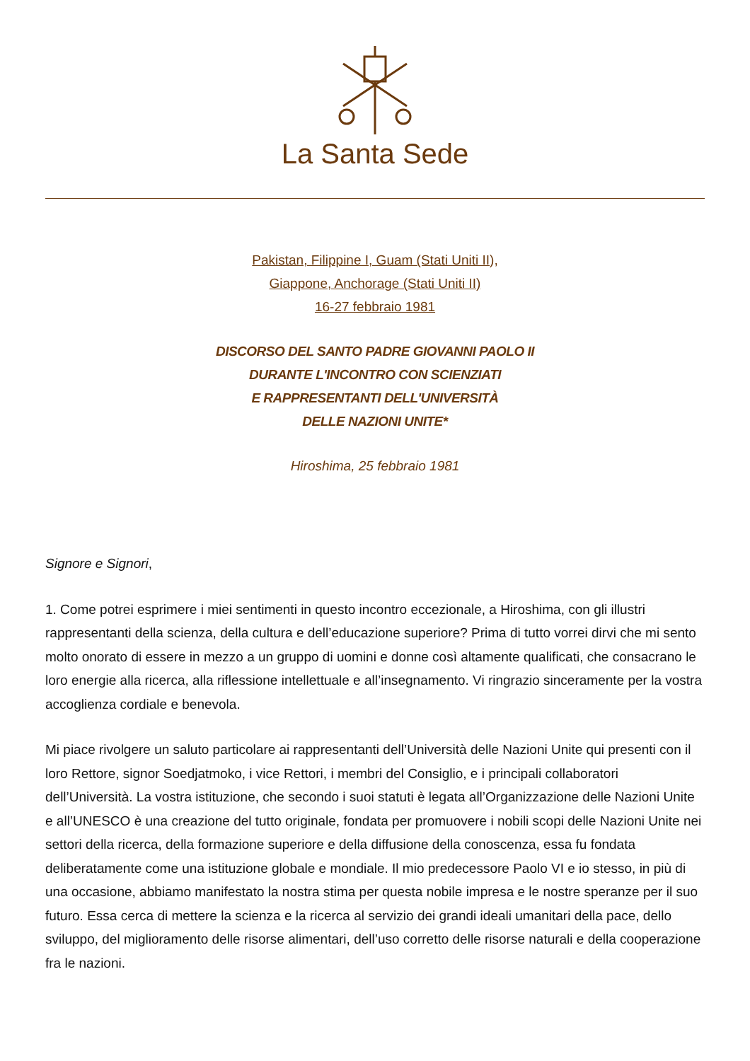La Santa Sede
Pakistan, Filippine I, Guam (Stati Uniti II),
Giappone, Anchorage (Stati Uniti II)
16-27 febbraio 1981
DISCORSO DEL SANTO PADRE GIOVANNI PAOLO II
DURANTE L'INCONTRO CON SCIENZIATI
E RAPPRESENTANTI DELL'UNIVERSITÀ
DELLE NAZIONI UNITE*
Hiroshima, 25 febbraio 1981
Signore e Signori,
1. Come potrei esprimere i miei sentimenti in questo incontro eccezionale, a Hiroshima, con gli illustri rappresentanti della scienza, della cultura e dell’educazione superiore? Prima di tutto vorrei dirvi che mi sento molto onorato di essere in mezzo a un gruppo di uomini e donne così altamente qualificati, che consacrano le loro energie alla ricerca, alla riflessione intellettuale e all’insegnamento. Vi ringrazio sinceramente per la vostra accoglienza cordiale e benevola.
Mi piace rivolgere un saluto particolare ai rappresentanti dell’Università delle Nazioni Unite qui presenti con il loro Rettore, signor Soedjatmoko, i vice Rettori, i membri del Consiglio, e i principali collaboratori dell’Università. La vostra istituzione, che secondo i suoi statuti è legata all’Organizzazione delle Nazioni Unite e all’UNESCO è una creazione del tutto originale, fondata per promuovere i nobili scopi delle Nazioni Unite nei settori della ricerca, della formazione superiore e della diffusione della conoscenza, essa fu fondata deliberatamente come una istituzione globale e mondiale. Il mio predecessore Paolo VI e io stesso, in più di una occasione, abbiamo manifestato la nostra stima per questa nobile impresa e le nostre speranze per il suo futuro. Essa cerca di mettere la scienza e la ricerca al servizio dei grandi ideali umanitari della pace, dello sviluppo, del miglioramento delle risorse alimentari, dell’uso corretto delle risorse naturali e della cooperazione fra le nazioni.